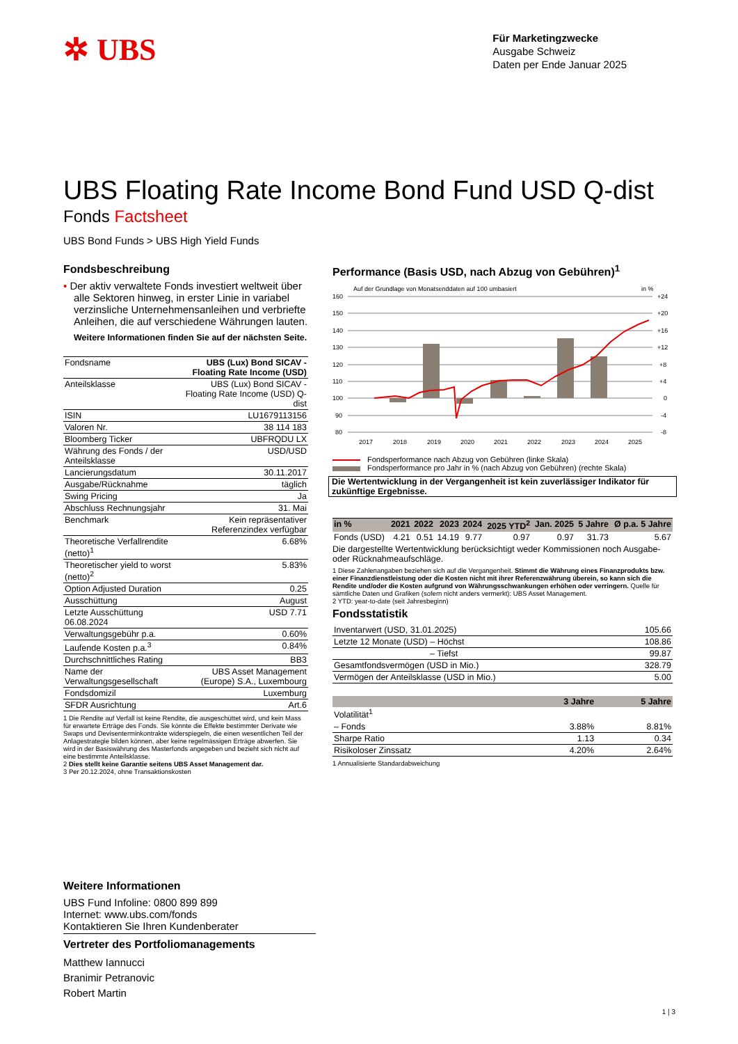✲ UBS
Für Marketingzwecke
Ausgabe Schweiz
Daten per Ende Januar 2025
UBS Floating Rate Income Bond Fund USD Q-dist
Fonds Factsheet
UBS Bond Funds > UBS High Yield Funds
Fondsbeschreibung
• Der aktiv verwaltete Fonds investiert weltweit über alle Sektoren hinweg, in erster Linie in variabel verzinsliche Unternehmensanleihen und verbriefte Anleihen, die auf verschiedene Währungen lauten.
Weitere Informationen finden Sie auf der nächsten Seite.
| Fondsname | UBS (Lux) Bond SICAV - Floating Rate Income (USD) |
| Anteilsklasse | UBS (Lux) Bond SICAV - Floating Rate Income (USD) Q-dist |
| ISIN | LU1679113156 |
| Valoren Nr. | 38 114 183 |
| Bloomberg Ticker | UBFRQDU LX |
| Währung des Fonds / der Anteilsklasse | USD/USD |
| Lancierungsdatum | 30.11.2017 |
| Ausgabe/Rücknahme | täglich |
| Swing Pricing | Ja |
| Abschluss Rechnungsjahr | 31. Mai |
| Benchmark | Kein repräsentativer Referenzindex verfügbar |
| Theoretische Verfallrendite (netto)<sup>1</sup> | 6.68% |
| Theoretischer yield to worst (netto)<sup>2</sup> | 5.83% |
| Option Adjusted Duration | 0.25 |
| Ausschüttung | August |
| Letzte Ausschüttung 06.08.2024 | USD 7.71 |
| Verwaltungsgebühr p.a. | 0.60% |
| Laufende Kosten p.a.<sup>3</sup> | 0.84% |
| Durchschnittliches Rating | BB3 |
| Name der Verwaltungsgesellschaft | UBS Asset Management (Europe) S.A., Luxembourg |
| Fondsdomizil | Luxemburg |
| SFDR Ausrichtung | Art.6 |
1 Die Rendite auf Verfall ist keine Rendite, die ausgeschüttet wird, und kein Mass für erwartete Erträge des Fonds. Sie könnte die Effekte bestimmter Derivate wie Swaps und Devisenterminkontrakte widerspiegeln, die einen wesentlichen Teil der Anlagestrategie bilden können, aber keine regelmässigen Erträge abwerfen. Sie wird in der Basiswährung des Masterfonds angegeben und bezieht sich nicht auf eine bestimmte Anteilsklasse.
2 Dies stellt keine Garantie seitens UBS Asset Management dar.
3 Per 20.12.2024, ohne Transaktionskosten
Performance (Basis USD, nach Abzug von Gebühren)<sup>1</sup>
Auf der Grundlage von Monatsenddaten auf 100 umbasiert
in %
160
150
140
130
120
110
100
90
80
+24
+20
+16
+12
+8
+4
0
-4
-8
2017
2018
2019
2020
2021
2022
2023
2024
2025
Fondsperformance nach Abzug von Gebühren (linke Skala)
Fondsperformance pro Jahr in % (nach Abzug von Gebühren) (rechte Skala)
Die Wertentwicklung in der Vergangenheit ist kein zuverlässiger Indikator für zukünftige Ergebnisse.
| in % | 2021 | 2022 | 2023 | 2024 | 2025 YTD<sup>2</sup> | Jan. 2025 | 5 Jahre | Ø p.a. 5 Jahre |
| --- | --- | --- | --- | --- | --- | --- | --- | --- |
| Fonds (USD) | 4.21 | 0.51 | 14.19 | 9.77 | 0.97 | 0.97 | 31.73 | 5.67 |
Die dargestellte Wertentwicklung berücksichtigt weder Kommissionen noch Ausgabe- oder Rücknahmeaufschläge.
1 Diese Zahlenangaben beziehen sich auf die Vergangenheit. Stimmt die Währung eines Finanzprodukts bzw. einer Finanzdienstleistung oder die Kosten nicht mit ihrer Referenzwährung überein, so kann sich die Rendite und/oder die Kosten aufgrund von Währungsschwankungen erhöhen oder verringern. Quelle für sämtliche Daten und Grafiken (sofern nicht anders vermerkt): UBS Asset Management.
2 YTD: year-to-date (seit Jahresbeginn)
Fondsstatistik
| Inventarwert (USD, 31.01.2025) | 105.66 |
| Letzte 12 Monate (USD) – Höchst | 108.86 |
| – Tiefst | 99.87 |
| Gesamtfondsvermögen (USD in Mio.) | 328.79 |
| Vermögen der Anteilsklasse (USD in Mio.) | 5.00 |
| | 3 Jahre | 5 Jahre |
| --- | --- | --- |
| Volatilität<sup>1</sup> | | |
| – Fonds | 3.88% | 8.81% |
| Sharpe Ratio | 1.13 | 0.34 |
| Risikoloser Zinssatz | 4.20% | 2.64% |
1 Annualisierte Standardabweichung
Weitere Informationen
UBS Fund Infoline: 0800 899 899
Internet: www.ubs.com/fonds
Kontaktieren Sie Ihren Kundenberater
Vertreter des Portfoliomanagements
Matthew Iannucci
Branimir Petranovic
Robert Martin
1 | 3